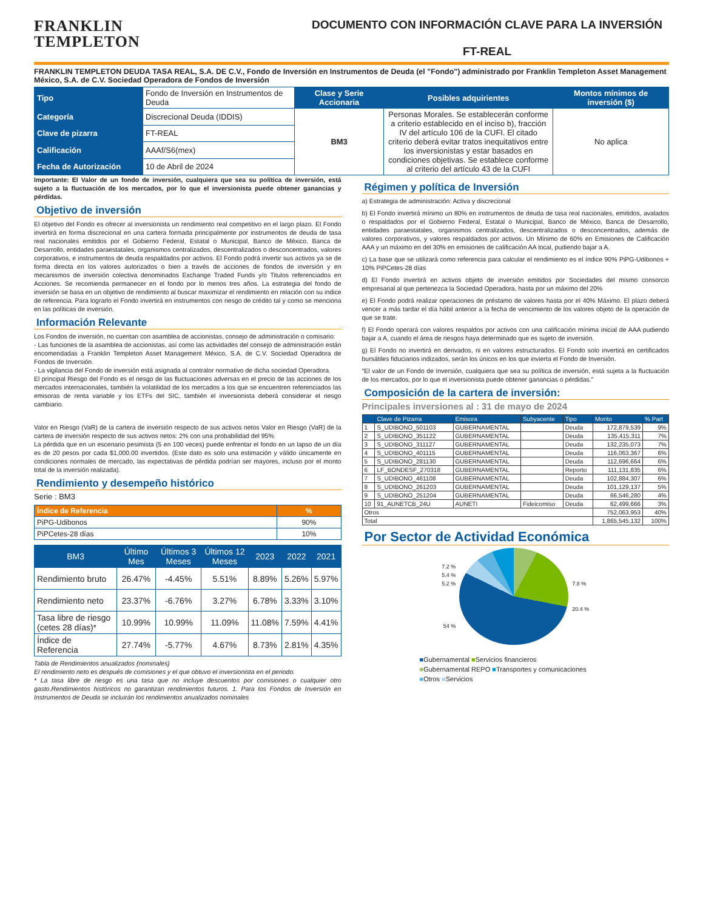FRANKLIN
TEMPLETON
DOCUMENTO CON INFORMACIÓN CLAVE PARA LA INVERSIÓN
FT-REAL
FRANKLIN TEMPLETON DEUDA TASA REAL, S.A. DE C.V., Fondo de Inversión en Instrumentos de Deuda (el "Fondo") administrado por Franklin Templeton Asset Management México, S.A. de C.V. Sociedad Operadora de Fondos de Inversión
| Tipo | Fondo de Inversión en Instrumentos de Deuda | Clase y Serie Accionaria | Posibles adquirientes | Montos mínimos de inversión ($) |
| Categoría | Discrecional Deuda (IDDIS) | BM3 | Personas Morales. Se establecerán conforme a criterio establecido en el inciso b), fracción IV del artículo 106 de la CUFI. El citado criterio deberá evitar tratos inequitativos entre los inversionistas y estar basados en condiciones objetivas. Se establece conforme al criterio del artículo 43 de la CUFI | No aplica |
| Clave de pizarra | FT-REAL | | | |
| Calificación | AAAf/S6(mex) | | | |
| Fecha de Autorización | 10 de Abril de 2024 | | | |
Importante: El Valor de un fondo de inversión, cualquiera que sea su política de inversión, está sujeto a la fluctuación de los mercados, por lo que el inversionista puede obtener ganancias y pérdidas.
Objetivo de inversión
El objetivo del Fondo es ofrecer al inversionista un rendimiento real competitivo en el largo plazo. El Fondo invertirá en forma discrecional en una cartera formada principalmente por instrumentos de deuda de tasa real nacionales emitidos por el Gobierno Federal, Estatal o Municipal, Banco de México, Banca de Desarrollo, entidades paraestatales, organismos centralizados, descentralizados o desconcentrados, valores corporativos, e instrumentos de deuda respaldados por activos. El Fondo podrá invertir sus activos ya se de forma directa en los valores autorizados o bien a través de acciones de fondos de inversión y en mecanismos de inversión colectiva denominados Exchange Traded Funds y/o Titulos referenciados en Acciones. Se recomienda permanecer en el fondo por lo menos tres años. La estrategia del fondo de inversión se basa en un objetivo de rendimiento al buscar maximizar el rendimiento en relación con su indice de referencia. Para lograrlo el Fondo invertirá en instrumentos con riesgo de crédito tal y como se menciona en las políticas de inversión.
Información Relevante
Los Fondos de inversión, no cuentan con asamblea de accionistas, consejo de administración o comisario:
- Las funciones de la asamblea de accionistas, así como las actividades del consejo de administración están encomendadas a Franklin Templeton Asset Management México, S.A. de C.V. Sociedad Operadora de Fondos de Inversión.
- La vigilancia del Fondo de inversión está asignada al contralor normativo de dicha sociedad Operadora.
El principal Riesgo del Fondo es el riesgo de las fluctuaciones adversas en el precio de las acciones de los mercados internacionales, también la volatilidad de los mercados a los que se encuentren referenciados las emisoras de renta variable y los ETFs del SIC, también el inversionista deberá considerar el riesgo cambiario.
Valor en Riesgo (VaR) de la cartera de inversión respecto de sus activos netos Valor en Riesgo (VaR) de la cartera de inversión respecto de sus activos netos: 2% con una probabilidad del 95%
La pérdida que en un escenario pesimista (5 en 100 veces) puede enfrentar el fondo en un lapso de un día es de 20 pesos por cada $1,000.00 invertidos. (Este dato es solo una estimación y válido únicamente en condiciones normales de mercado, las expectativas de pérdida podrían ser mayores, incluso por el monto total de la inversión realizada).
Rendimiento y desempeño histórico
Serie : BM3
| Índice de Referencia | % |
| --- | --- |
| PiPG-Udibonos | 90% |
| PiPCetes-28 días | 10% |
| BM3 | Último Mes | Últimos 3 Meses | Últimos 12 Meses | 2023 | 2022 | 2021 |
| Rendimiento bruto | 26.47% | -4.45% | 5.51% | 8.89% | 5.26% | 5.97% |
| Rendimiento neto | 23.37% | -6.76% | 3.27% | 6.78% | 3.33% | 3.10% |
| Tasa libre de riesgo (cetes 28 días)* | 10.99% | 10.99% | 11.09% | 11.08% | 7.59% | 4.41% |
| Índice de Referencia | 27.74% | -5.77% | 4.67% | 8.73% | 2.81% | 4.35% |
Tabla de Rendimientos anualizados (nominales)
El rendimiento neto es después de comisiones y el que obtuvo el inversionista en el periodo.
* La tasa libre de riesgo es una tasa que no incluye descuentos por comisiones o cualquier otro gasto.Rendimientos históricos no garantizan rendimientos futuros. 1. Para los Fondos de Inversión en Instrumentos de Deuda se incluirán los rendimientos anualizados nominales
Régimen y política de Inversión
a) Estrategia de administración: Activa y discrecional
b) El Fondo invertirá mínimo un 80% en instrumentos de deuda de tasa real nacionales, emitidos, avalados o respaldados por el Gobierno Federal, Estatal o Municipal, Banco de México, Banca de Desarrollo, entidades paraestatales, organismos centralizados, descentralizados o desconcentrados, además de valores corporativos, y valores respaldados por activos. Un Mínimo de 60% en Emisiones de Calificación AAA y un máximo en del 30% en emisiones de calificación AA local, pudiendo bajar a A.
c) La base que se utilizará como referencia para calcular el rendimiento es el índice 90% PiPG-Udibonos + 10% PiPCetes-28 días
d) El Fondo invertirá en activos objeto de inversión emitidos por Sociedades del mismo consorcio empresarial al que pertenezca la Sociedad Operadora, hasta por un máximo del 20%
e) El Fondo podrá realizar operaciones de préstamo de valores hasta por el 40% Máximo. El plazo deberá vencer a más tardar el día hábil anterior a la fecha de vencimiento de los valores objeto de la operación de que se trate.
f) El Fondo operará con valores respaldos por activos con una calificación mínima inicial de AAA pudiendo bajar a A, cuando el área de riesgos haya determinado que es sujeto de inversión.
g) El Fondo no invertirá en derivados, ni en valores estructurados. El Fondo solo invertirá en certificados bursátiles fiduciarios indizados, serán los únicos en los que invierta el Fondo de Inversión.
"El valor de un Fondo de Inversión, cualquiera que sea su política de inversión, está sujeta a la fluctuación de los mercados, por lo que el inversionista puede obtener ganancias o pérdidas."
Composición de la cartera de inversión:
Principales inversiones al : 31 de mayo de 2024
| | Clave de Pizarra | Emisora | Subyacente | Tipo | Monto | % Part |
| 1 | S_UDIBONO_501103 | GUBERNAMENTAL | | Deuda | 172,879,539 | 9% |
| 2 | S_UDIBONO_351122 | GUBERNAMENTAL | | Deuda | 135,415,311 | 7% |
| 3 | S_UDIBONO_311127 | GUBERNAMENTAL | | Deuda | 132,235,073 | 7% |
| 4 | S_UDIBONO_401115 | GUBERNAMENTAL | | Deuda | 116,063,367 | 6% |
| 5 | S_UDIBONO_281130 | GUBERNAMENTAL | | Deuda | 112,696,664 | 6% |
| 6 | LF_BONDESF_270318 | GUBERNAMENTAL | | Reporto | 111,131,835 | 6% |
| 7 | S_UDIBONO_461108 | GUBERNAMENTAL | | Deuda | 102,884,307 | 6% |
| 8 | S_UDIBONO_261203 | GUBERNAMENTAL | | Deuda | 101,129,137 | 5% |
| 9 | S_UDIBONO_251204 | GUBERNAMENTAL | | Deuda | 66,546,280 | 4% |
| 10 | 91_AUNETCB_24U | AUNETI | Fideicomiso | Deuda | 62,499,666 | 3% |
| Otros | | | | | 752,063,953 | 40% |
| Total | | | | | 1,865,545,132 | 100% |
Por Sector de Actividad Económica
7.2 %
5.4 %
5.2 %
54 %
7.8 %
20.4 %
■Gubernamental ■Servicios financieros
■Gubernamental REPO ■Transportes y comunicaciones
■Otros ■Servicios